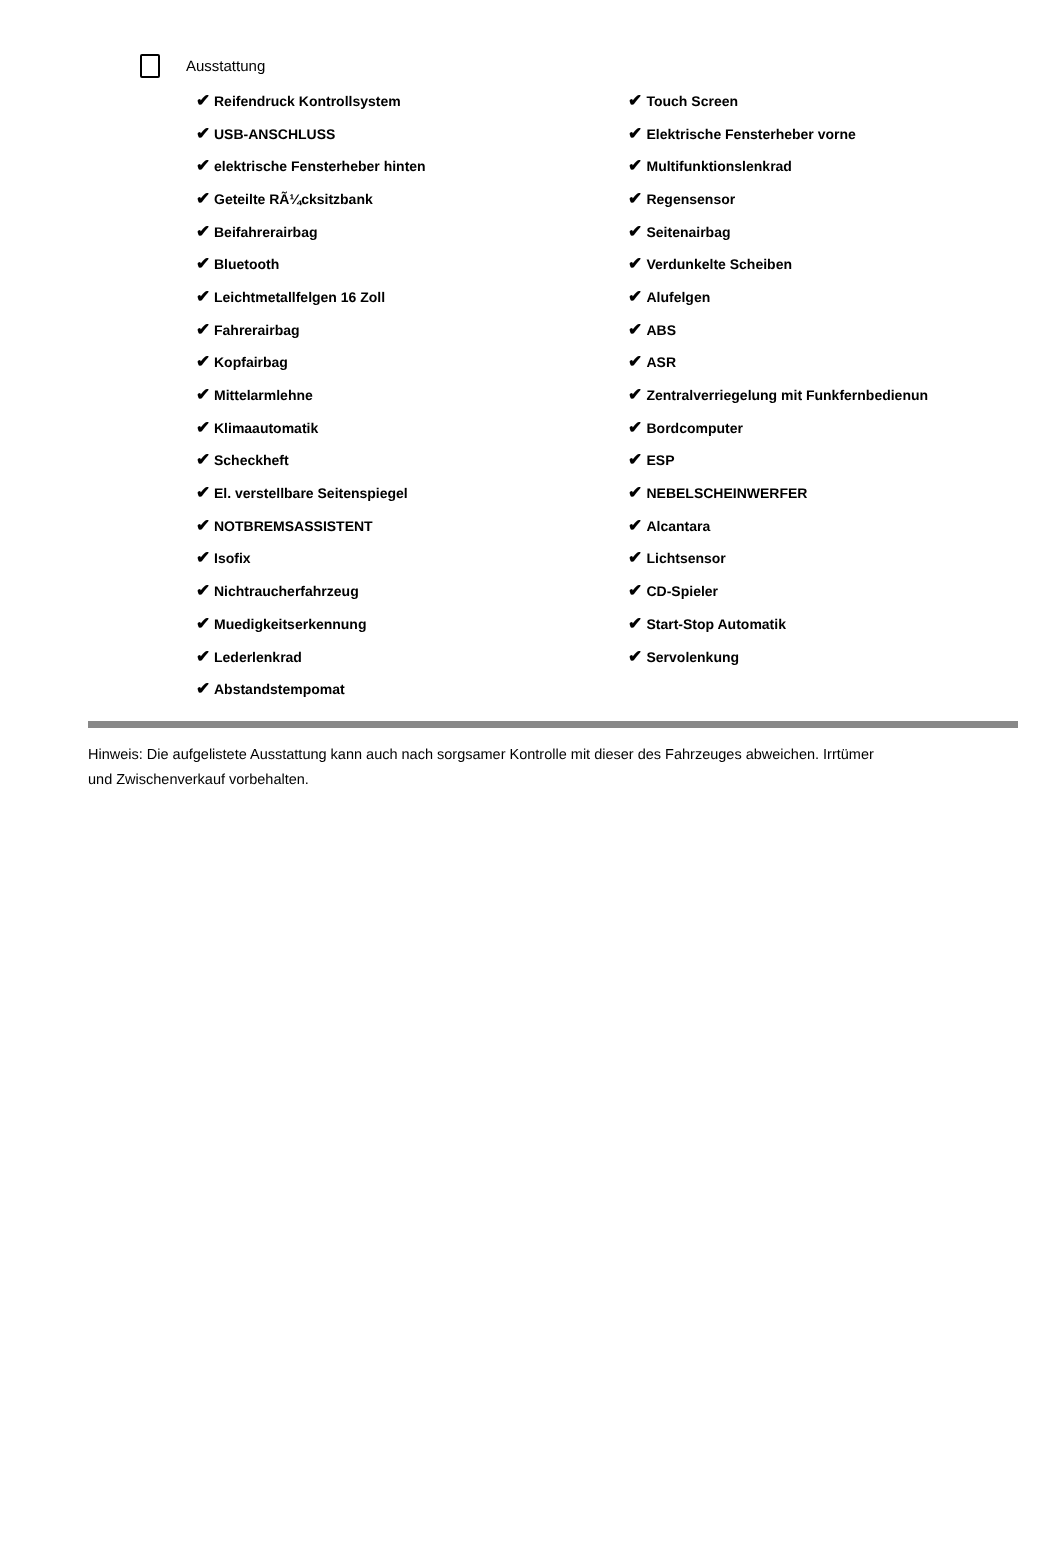Ausstattung
| ✔ Reifendruck Kontrollsystem | ✔ Touch Screen |
| ✔ USB-ANSCHLUSS | ✔ Elektrische Fensterheber vorne |
| ✔ elektrische Fensterheber hinten | ✔ Multifunktionslenkrad |
| ✔ Geteilte RÃ¼cksitzbank | ✔ Regensensor |
| ✔ Beifahrerairbag | ✔ Seitenairbag |
| ✔ Bluetooth | ✔ Verdunkelte Scheiben |
| ✔ Leichtmetallfelgen 16 Zoll | ✔ Alufelgen |
| ✔ Fahrerairbag | ✔ ABS |
| ✔ Kopfairbag | ✔ ASR |
| ✔ Mittelarmlehne | ✔ Zentralverriegelung mit Funkfernbedienun |
| ✔ Klimaautomatik | ✔ Bordcomputer |
| ✔ Scheckheft | ✔ ESP |
| ✔ El. verstellbare Seitenspiegel | ✔ NEBELSCHEINWERFER |
| ✔ NOTBREMSASSISTENT | ✔ Alcantara |
| ✔ Isofix | ✔ Lichtsensor |
| ✔ Nichtraucherfahrzeug | ✔ CD-Spieler |
| ✔ Muedigkeitserkennung | ✔ Start-Stop Automatik |
| ✔ Lederlenkrad | ✔ Servolenkung |
| ✔ Abstandstempomat | |
Hinweis: Die aufgelistete Ausstattung kann auch nach sorgsamer Kontrolle mit dieser des Fahrzeuges abweichen. Irrtümer und Zwischenverkauf vorbehalten.